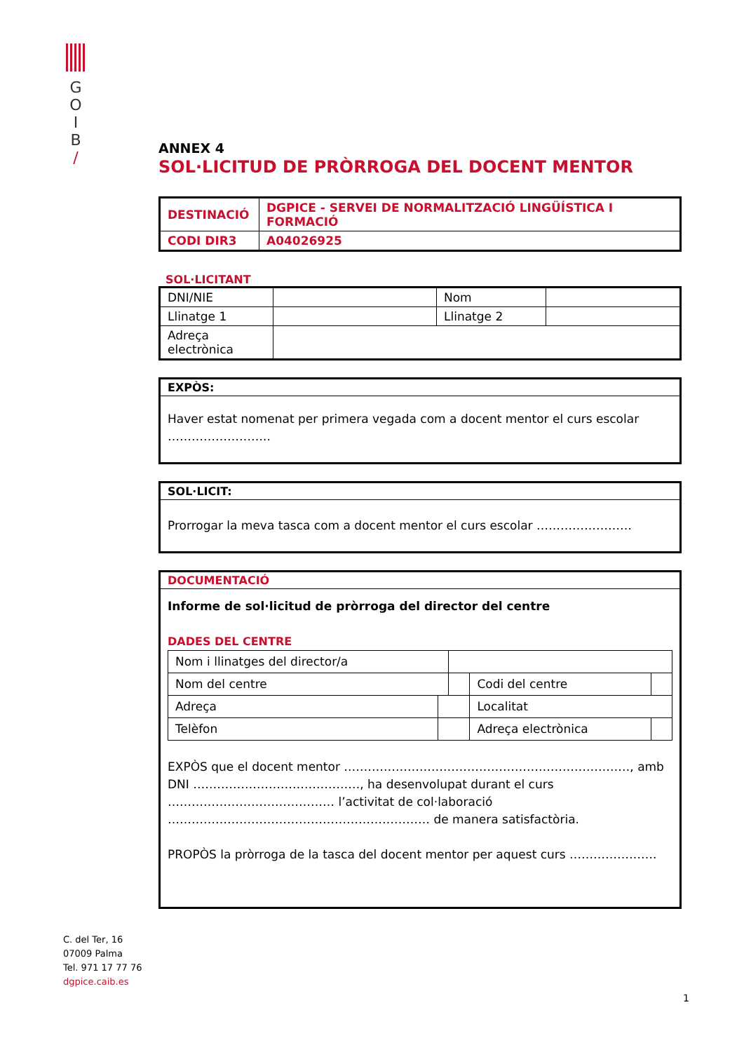G
O
I
B
/
ANNEX 4
SOL·LICITUD DE PRÒRROGA DEL DOCENT MENTOR
| DESTINACIÓ | DGPICE - SERVEI DE NORMALITZACIÓ LINGÜÍSTICA I FORMACIÓ |
| CODI DIR3 | A04026925 |
SOL·LICITANT
| DNI/NIE | | Nom | |
| Llinatge 1 | | Llinatge 2 | |
| Adreça electrònica | | | |
EXPÒS:
Haver estat nomenat per primera vegada com a docent mentor el curs escolar ……………………..
SOL·LICIT:
Prorrogar la meva tasca com a docent mentor el curs escolar ……………………
DOCUMENTACIÓ
Informe de sol·licitud de pròrroga del director del centre
DADES DEL CENTRE
| Nom i llinatges del director/a | | | | | |
| Nom del centre | | | | Codi del centre | |
| Adreça | | | Localitat | | |
| Telèfon | | | Adreça electrònica | | |
EXPÒS que el docent mentor ………………………………………………………………, amb DNI ……………………………………, ha desenvolupat durant el curs …………………………………… l’activitat de col·laboració ………………………………………………………… de manera satisfactòria.
PROPÒS la pròrroga de la tasca del docent mentor per aquest curs ………………….
C. del Ter, 16
07009 Palma
Tel. 971 17 77 76
dgpice.caib.es
1